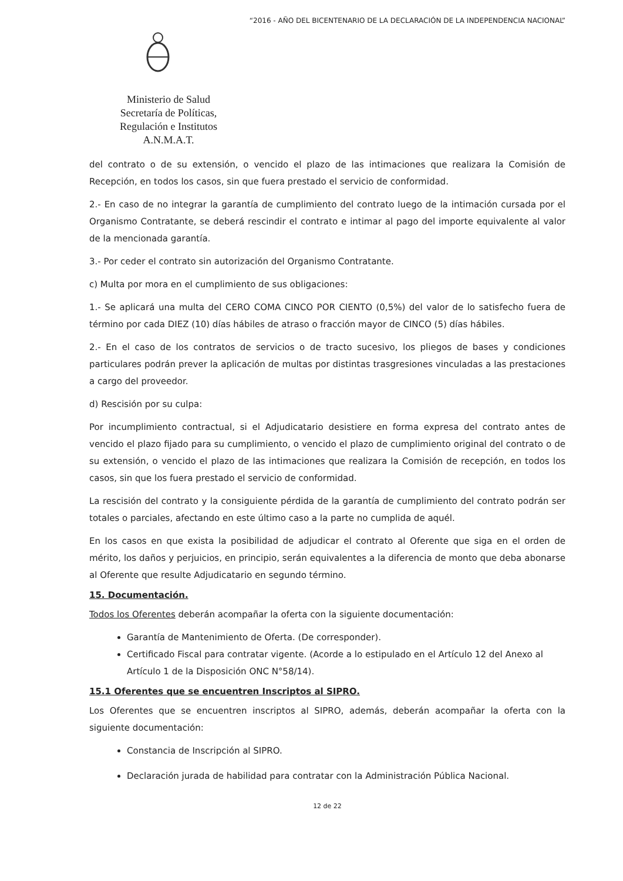“2016 - AÑO DEL BICENTENARIO DE LA DECLARACIÓN DE LA INDEPENDENCIA NACIONAL”
Ministerio de Salud
Secretaría de Políticas,
Regulación e Institutos
A.N.M.A.T.
del contrato o de su extensión, o vencido el plazo de las intimaciones que realizara la Comisión de Recepción, en todos los casos, sin que fuera prestado el servicio de conformidad.
2.- En caso de no integrar la garantía de cumplimiento del contrato luego de la intimación cursada por el Organismo Contratante, se deberá rescindir el contrato e intimar al pago del importe equivalente al valor de la mencionada garantía.
3.- Por ceder el contrato sin autorización del Organismo Contratante.
c) Multa por mora en el cumplimiento de sus obligaciones:
1.- Se aplicará una multa del CERO COMA CINCO POR CIENTO (0,5%) del valor de lo satisfecho fuera de término por cada DIEZ (10) días hábiles de atraso o fracción mayor de CINCO (5) días hábiles.
2.- En el caso de los contratos de servicios o de tracto sucesivo, los pliegos de bases y condiciones particulares podrán prever la aplicación de multas por distintas trasgresiones vinculadas a las prestaciones a cargo del proveedor.
d) Rescisión por su culpa:
Por incumplimiento contractual, si el Adjudicatario desistiere en forma expresa del contrato antes de vencido el plazo fijado para su cumplimiento, o vencido el plazo de cumplimiento original del contrato o de su extensión, o vencido el plazo de las intimaciones que realizara la Comisión de recepción, en todos los casos, sin que los fuera prestado el servicio de conformidad.
La rescisión del contrato y la consiguiente pérdida de la garantía de cumplimiento del contrato podrán ser totales o parciales, afectando en este último caso a la parte no cumplida de aquél.
En los casos en que exista la posibilidad de adjudicar el contrato al Oferente que siga en el orden de mérito, los daños y perjuicios, en principio, serán equivalentes a la diferencia de monto que deba abonarse al Oferente que resulte Adjudicatario en segundo término.
15. Documentación.
Todos los Oferentes deberán acompañar la oferta con la siguiente documentación:
Garantía de Mantenimiento de Oferta. (De corresponder).
Certificado Fiscal para contratar vigente. (Acorde a lo estipulado en el Artículo 12 del Anexo al Artículo 1 de la Disposición ONC N°58/14).
15.1 Oferentes que se encuentren Inscriptos al SIPRO.
Los Oferentes que se encuentren inscriptos al SIPRO, además, deberán acompañar la oferta con la siguiente documentación:
Constancia de Inscripción al SIPRO.
Declaración jurada de habilidad para contratar con la Administración Pública Nacional.
12 de 22